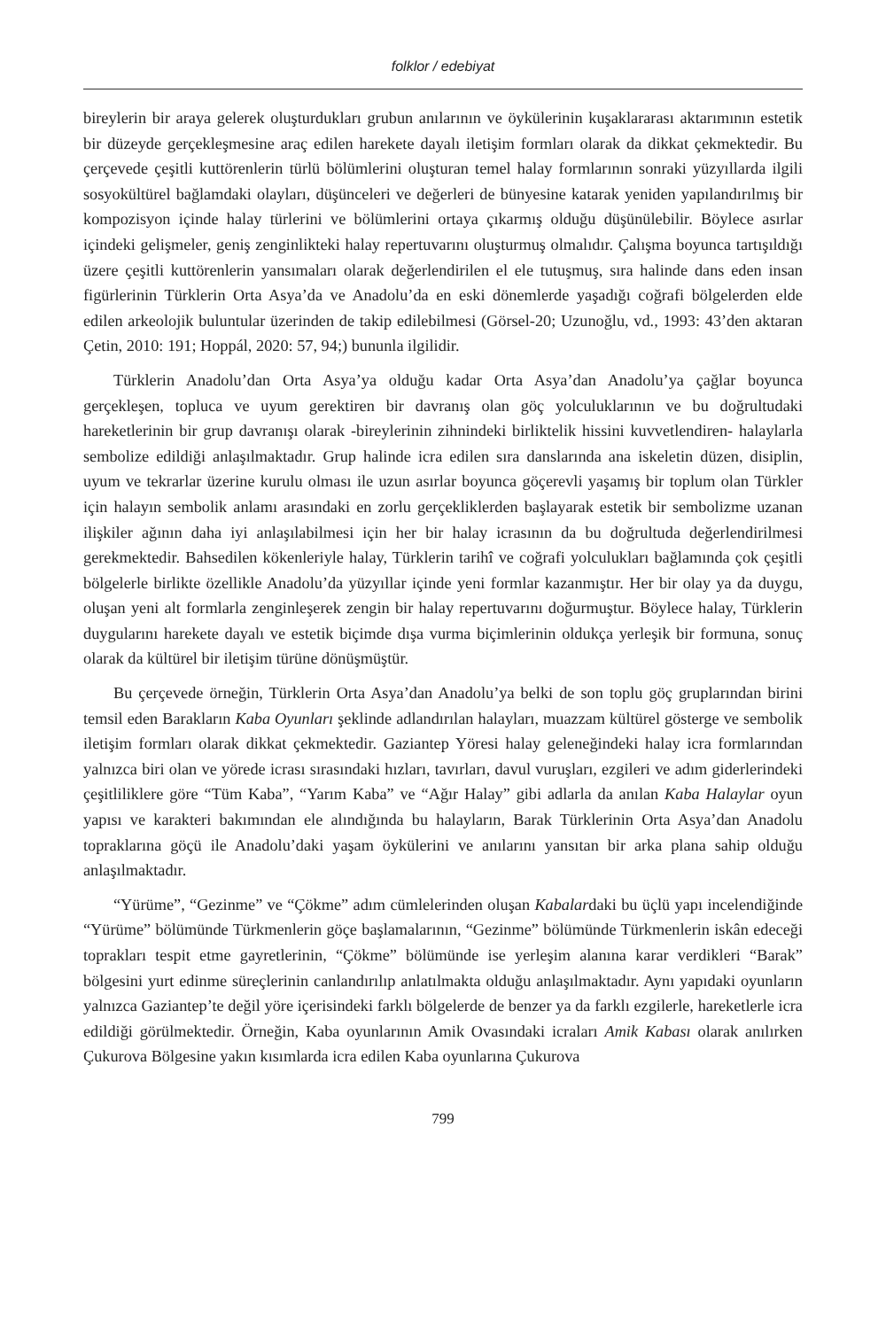folklor / edebiyat
bireylerin bir araya gelerek oluşturdukları grubun anılarının ve öykülerinin kuşaklararası aktarımının estetik bir düzeyde gerçekleşmesine araç edilen harekete dayalı iletişim formları olarak da dikkat çekmektedir. Bu çerçevede çeşitli kuttörenlerin türlü bölümlerini oluşturan temel halay formlarının sonraki yüzyıllarda ilgili sosyokültürel bağlamdaki olayları, düşünceleri ve değerleri de bünyesine katarak yeniden yapılandırılmış bir kompozisyon içinde halay türlerini ve bölümlerini ortaya çıkarmış olduğu düşünülebilir. Böylece asırlar içindeki gelişmeler, geniş zenginlikteki halay repertuvarını oluşturmuş olmalıdır. Çalışma boyunca tartışıldığı üzere çeşitli kuttörenlerin yansımaları olarak değerlendirilen el ele tutuşmuş, sıra halinde dans eden insan figürlerinin Türklerin Orta Asya’da ve Anadolu’da en eski dönemlerde yaşadığı coğrafi bölgelerden elde edilen arkeolojik buluntular üzerinden de takip edilebilmesi (Görsel-20; Uzunoğlu, vd., 1993: 43’den aktaran Çetin, 2010: 191; Hoppál, 2020: 57, 94;) bununla ilgilidir.
Türklerin Anadolu’dan Orta Asya’ya olduğu kadar Orta Asya’dan Anadolu’ya çağlar boyunca gerçekleşen, topluca ve uyum gerektiren bir davranış olan göç yolculuklarının ve bu doğrultudaki hareketlerinin bir grup davranışı olarak -bireylerinin zihnindeki birliktelik hissini kuvvetlendiren- halaylarla sembolize edildiği anlaşılmaktadır. Grup halinde icra edilen sıra danslarında ana iskeletin düzen, disiplin, uyum ve tekrarlar üzerine kurulu olması ile uzun asırlar boyunca göçerevli yaşamış bir toplum olan Türkler için halayın sembolik anlamı arasındaki en zorlu gerçekliklerden başlayarak estetik bir sembolizme uzanan ilişkiler ağının daha iyi anlaşılabilmesi için her bir halay icrasının da bu doğrultuda değerlendirilmesi gerekmektedir. Bahsedilen kökenleriyle halay, Türklerin tarihî ve coğrafi yolculukları bağlamında çok çeşitli bölgelerle birlikte özellikle Anadolu’da yüzyıllar içinde yeni formlar kazanmıştır. Her bir olay ya da duygu, oluşan yeni alt formlarla zenginleşerek zengin bir halay repertuvarını doğurmuştur. Böylece halay, Türklerin duygularını harekete dayalı ve estetik biçimde dışa vurma biçimlerinin oldukça yerleşik bir formuna, sonuç olarak da kültürel bir iletişim türüne dönüşmüştür.
Bu çerçevede örneğin, Türklerin Orta Asya’dan Anadolu’ya belki de son toplu göç gruplarından birini temsil eden Barakların Kaba Oyunları şeklinde adlandırılan halayları, muazzam kültürel gösterge ve sembolik iletişim formları olarak dikkat çekmektedir. Gaziantep Yöresi halay geleneğindeki halay icra formlarından yalnızca biri olan ve yörede icrası sırasındaki hızları, tavırları, davul vuruşları, ezgileri ve adım giderlerindeki çeşitliliklere göre “Tüm Kaba”, “Yarım Kaba” ve “Ağır Halay” gibi adlarla da anılan Kaba Halaylar oyun yapısı ve karakteri bakımından ele alındığında bu halayların, Barak Türklerinin Orta Asya’dan Anadolu topraklarına göçü ile Anadolu’daki yaşam öykülerini ve anılarını yansıtan bir arka plana sahip olduğu anlaşılmaktadır.
“Yürüme”, “Gezinme” ve “Çökme” adım cümlelerinden oluşan Kabalardaki bu üçlü yapı incelendiğinde “Yürüme” bölümünde Türkmenlerin göçe başlamalarının, “Gezinme” bölümünde Türkmenlerin iskân edeceği toprakları tespit etme gayretlerinin, “Çökme” bölümünde ise yerleşim alanına karar verdikleri “Barak” bölgesini yurt edinme süreçlerinin canlandırılıp anlatılmakta olduğu anlaşılmaktadır. Aynı yapıdaki oyunların yalnızca Gaziantep’te değil yöre içerisindeki farklı bölgelerde de benzer ya da farklı ezgilerle, hareketlerle icra edildiği görülmektedir. Örneğin, Kaba oyunlarının Amik Ovasındaki icraları Amik Kabası olarak anılırken Çukurova Bölgesine yakın kısımlarda icra edilen Kaba oyunlarına Çukurova
799